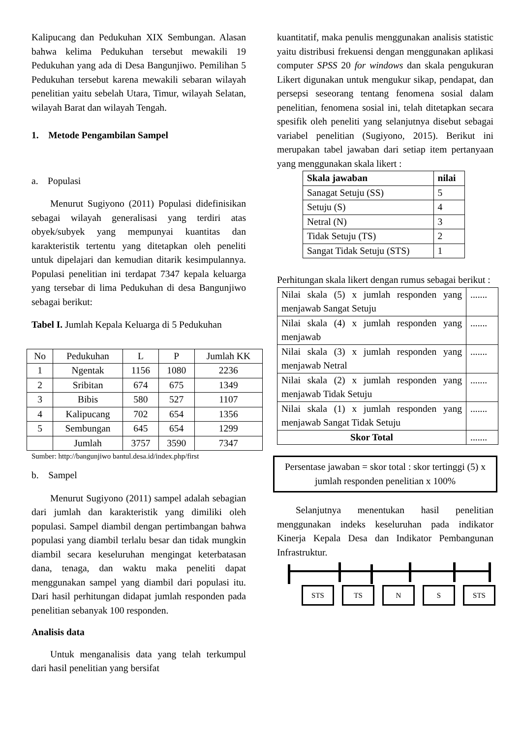Kalipucang dan Pedukuhan XIX Sembungan. Alasan bahwa kelima Pedukuhan tersebut mewakili 19 Pedukuhan yang ada di Desa Bangunjiwo. Pemilihan 5 Pedukuhan tersebut karena mewakili sebaran wilayah penelitian yaitu sebelah Utara, Timur, wilayah Selatan, wilayah Barat dan wilayah Tengah.
1. Metode Pengambilan Sampel
a. Populasi
Menurut Sugiyono (2011) Populasi didefinisikan sebagai wilayah generalisasi yang terdiri atas obyek/subyek yang mempunyai kuantitas dan karakteristik tertentu yang ditetapkan oleh peneliti untuk dipelajari dan kemudian ditarik kesimpulannya. Populasi penelitian ini terdapat 7347 kepala keluarga yang tersebar di lima Pedukuhan di desa Bangunjiwo sebagai berikut:
Tabel I. Jumlah Kepala Keluarga di 5 Pedukuhan
| No | Pedukuhan | L | P | Jumlah KK |
| --- | --- | --- | --- | --- |
| 1 | Ngentak | 1156 | 1080 | 2236 |
| 2 | Sribitan | 674 | 675 | 1349 |
| 3 | Bibis | 580 | 527 | 1107 |
| 4 | Kalipucang | 702 | 654 | 1356 |
| 5 | Sembungan | 645 | 654 | 1299 |
| | Jumlah | 3757 | 3590 | 7347 |
Sumber: http://bangunjiwo bantul.desa.id/index.php/first
b. Sampel
Menurut Sugiyono (2011) sampel adalah sebagian dari jumlah dan karakteristik yang dimiliki oleh populasi. Sampel diambil dengan pertimbangan bahwa populasi yang diambil terlalu besar dan tidak mungkin diambil secara keseluruhan mengingat keterbatasan dana, tenaga, dan waktu maka peneliti dapat menggunakan sampel yang diambil dari populasi itu. Dari hasil perhitungan didapat jumlah responden pada penelitian sebanyak 100 responden.
Analisis data
Untuk menganalisis data yang telah terkumpul dari hasil penelitian yang bersifat
kuantitatif, maka penulis menggunakan analisis statistic yaitu distribusi frekuensi dengan menggunakan aplikasi computer SPSS 20 for windows dan skala pengukuran Likert digunakan untuk mengukur sikap, pendapat, dan persepsi seseorang tentang fenomena sosial dalam penelitian, fenomena sosial ini, telah ditetapkan secara spesifik oleh peneliti yang selanjutnya disebut sebagai variabel penelitian (Sugiyono, 2015). Berikut ini merupakan tabel jawaban dari setiap item pertanyaan yang menggunakan skala likert :
| Skala jawaban | nilai |
| --- | --- |
| Sanagat Setuju (SS) | 5 |
| Setuju (S) | 4 |
| Netral (N) | 3 |
| Tidak Setuju (TS) | 2 |
| Sangat Tidak Setuju (STS) | 1 |
Perhitungan skala likert dengan rumus sebagai berikut :
| Nilai skala (5) x jumlah responden yang menjawab Sangat Setuju | ....... |
| Nilai skala (4) x jumlah responden yang menjawab | ....... |
| Nilai skala (3) x jumlah responden yang menjawab Netral | ....... |
| Nilai skala (2) x jumlah responden yang menjawab Tidak Setuju | ....... |
| Nilai skala (1) x jumlah responden yang menjawab Sangat Tidak Setuju | ....... |
| Skor Total | ....... |
Persentase jawaban = skor total : skor tertinggi (5) x jumlah responden penelitian x 100%
Selanjutnya menentukan hasil penelitian menggunakan indeks keseluruhan pada indikator Kinerja Kepala Desa dan Indikator Pembangunan Infrastruktur.
STS TS N S STS